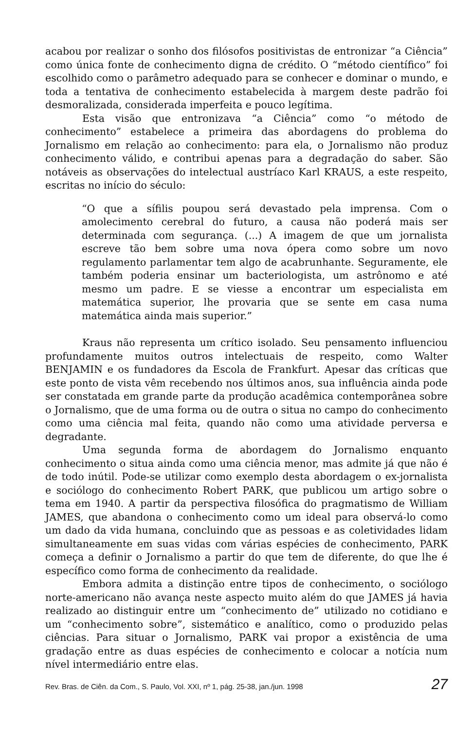acabou por realizar o sonho dos filósofos positivistas de entronizar “a Ciência” como única fonte de conhecimento digna de crédito. O “método científico” foi escolhido como o parâmetro adequado para se conhecer e dominar o mundo, e toda a tentativa de conhecimento estabelecida à margem deste padrão foi desmoralizada, considerada imperfeita e pouco legítima.
Esta visão que entronizava “a Ciência” como “o método de conhecimento” estabelece a primeira das abordagens do problema do Jornalismo em relação ao conhecimento: para ela, o Jornalismo não produz conhecimento válido, e contribui apenas para a degradação do saber. São notáveis as observações do intelectual austríaco Karl KRAUS, a este respeito, escritas no início do século:
“O que a sífilis poupou será devastado pela imprensa. Com o amolecimento cerebral do futuro, a causa não poderá mais ser determinada com segurança. (...) A imagem de que um jornalista escreve tão bem sobre uma nova ópera como sobre um novo regulamento parlamentar tem algo de acabrunhante. Seguramente, ele também poderia ensinar um bacteriologista, um astrônomo e até mesmo um padre. E se viesse a encontrar um especialista em matemática superior, lhe provaria que se sente em casa numa matemática ainda mais superior.”
Kraus não representa um crítico isolado. Seu pensamento influenciou profundamente muitos outros intelectuais de respeito, como Walter BENJAMIN e os fundadores da Escola de Frankfurt. Apesar das críticas que este ponto de vista vêm recebendo nos últimos anos, sua influência ainda pode ser constatada em grande parte da produção acadêmica contemporânea sobre o Jornalismo, que de uma forma ou de outra o situa no campo do conhecimento como uma ciência mal feita, quando não como uma atividade perversa e degradante.
Uma segunda forma de abordagem do Jornalismo enquanto conhecimento o situa ainda como uma ciência menor, mas admite já que não é de todo inútil. Pode-se utilizar como exemplo desta abordagem o ex-jornalista e sociólogo do conhecimento Robert PARK, que publicou um artigo sobre o tema em 1940. A partir da perspectiva filosófica do pragmatismo de William JAMES, que abandona o conhecimento como um ideal para observá-lo como um dado da vida humana, concluindo que as pessoas e as coletividades lidam simultaneamente em suas vidas com várias espécies de conhecimento, PARK começa a definir o Jornalismo a partir do que tem de diferente, do que lhe é específico como forma de conhecimento da realidade.
Embora admita a distinção entre tipos de conhecimento, o sociólogo norte-americano não avança neste aspecto muito além do que JAMES já havia realizado ao distinguir entre um “conhecimento de” utilizado no cotidiano e um “conhecimento sobre”, sistemático e analítico, como o produzido pelas ciências. Para situar o Jornalismo, PARK vai propor a existência de uma gradação entre as duas espécies de conhecimento e colocar a notícia num nível intermediário entre elas.
Rev. Bras. de Ciên. da Com., S. Paulo, Vol. XXI, nº 1, pág. 25-38, jan./jun. 1998 27